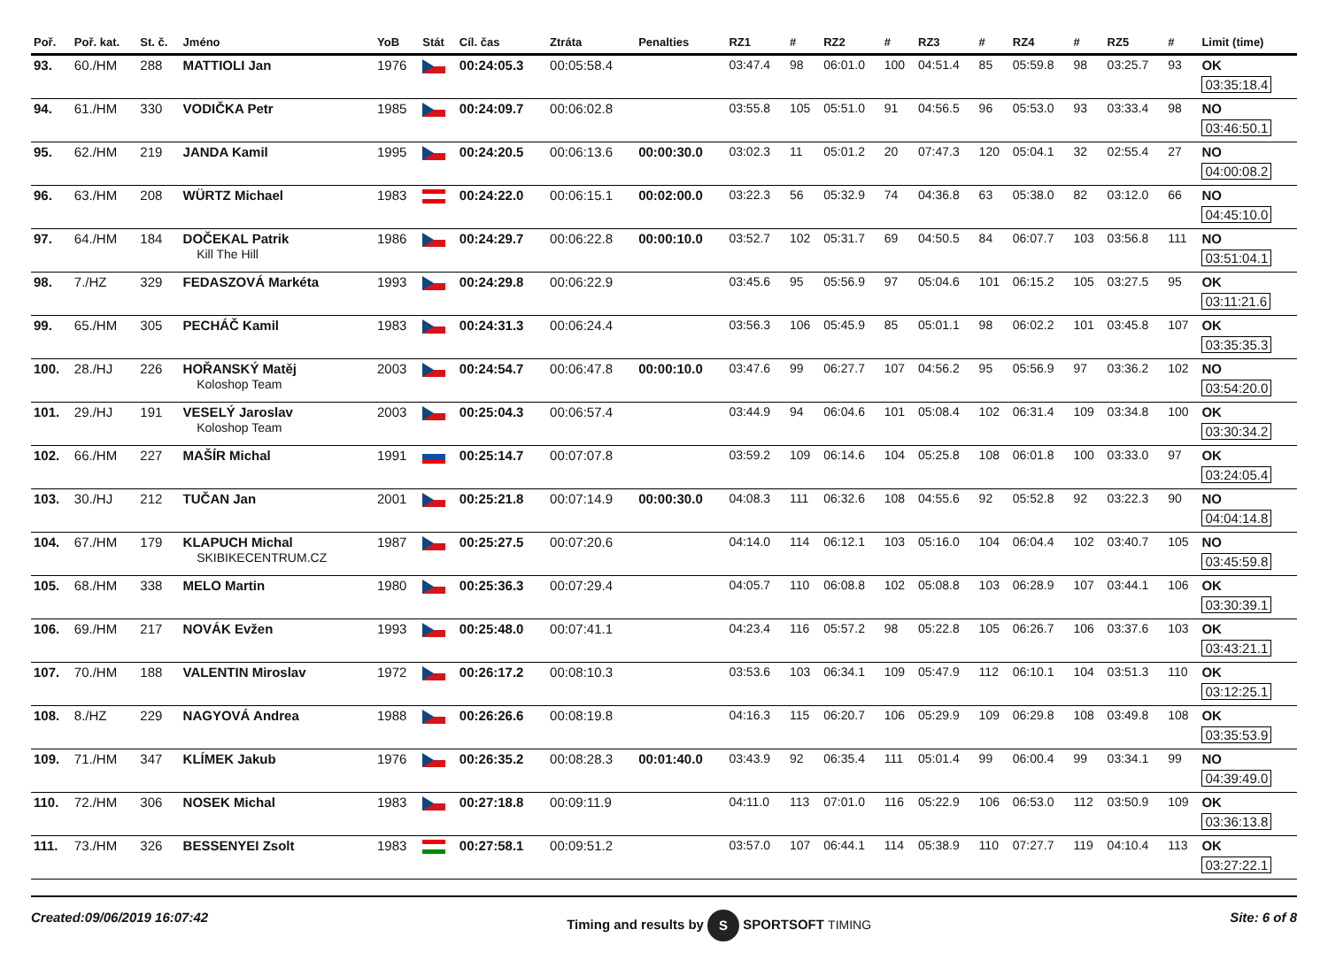| Poř. | Poř. kat. | St. č. | Jméno | YoB | Stát | Cíl. čas | Ztráta | Penalties | RZ1 | # | RZ2 | # | RZ3 | # | RZ4 | # | RZ5 | # | Limit (time) |
| --- | --- | --- | --- | --- | --- | --- | --- | --- | --- | --- | --- | --- | --- | --- | --- | --- | --- | --- | --- |
| 93. | 60./HM | 288 | MATTIOLI Jan | 1976 | | 00:24:05.3 | 00:05:58.4 | | 03:47.4 | 98 | 06:01.0 | 100 | 04:51.4 | 85 | 05:59.8 | 98 | 03:25.7 | 93 | OK 03:35:18.4 |
| 94. | 61./HM | 330 | VODIČKA Petr | 1985 | | 00:24:09.7 | 00:06:02.8 | | 03:55.8 | 105 | 05:51.0 | 91 | 04:56.5 | 96 | 05:53.0 | 93 | 03:33.4 | 98 | NO 03:46:50.1 |
| 95. | 62./HM | 219 | JANDA Kamil | 1995 | | 00:24:20.5 | 00:06:13.6 | 00:00:30.0 | 03:02.3 | 11 | 05:01.2 | 20 | 07:47.3 | 120 | 05:04.1 | 32 | 02:55.4 | 27 | NO 04:00:08.2 |
| 96. | 63./HM | 208 | WÜRTZ Michael | 1983 | | 00:24:22.0 | 00:06:15.1 | 00:02:00.0 | 03:22.3 | 56 | 05:32.9 | 74 | 04:36.8 | 63 | 05:38.0 | 82 | 03:12.0 | 66 | NO 04:45:10.0 |
| 97. | 64./HM | 184 | DOČEKAL Patrik Kill The Hill | 1986 | | 00:24:29.7 | 00:06:22.8 | 00:00:10.0 | 03:52.7 | 102 | 05:31.7 | 69 | 04:50.5 | 84 | 06:07.7 | 103 | 03:56.8 | 111 | NO 03:51:04.1 |
| 98. | 7./HZ | 329 | FEDASZOVÁ Markéta | 1993 | | 00:24:29.8 | 00:06:22.9 | | 03:45.6 | 95 | 05:56.9 | 97 | 05:04.6 | 101 | 06:15.2 | 105 | 03:27.5 | 95 | OK 03:11:21.6 |
| 99. | 65./HM | 305 | PECHÁČ Kamil | 1983 | | 00:24:31.3 | 00:06:24.4 | | 03:56.3 | 106 | 05:45.9 | 85 | 05:01.1 | 98 | 06:02.2 | 101 | 03:45.8 | 107 | OK 03:35:35.3 |
| 100. | 28./HJ | 226 | HOŘANSKÝ Matěj Koloshop Team | 2003 | | 00:24:54.7 | 00:06:47.8 | 00:00:10.0 | 03:47.6 | 99 | 06:27.7 | 107 | 04:56.2 | 95 | 05:56.9 | 97 | 03:36.2 | 102 | NO 03:54:20.0 |
| 101. | 29./HJ | 191 | VESELÝ Jaroslav Koloshop Team | 2003 | | 00:25:04.3 | 00:06:57.4 | | 03:44.9 | 94 | 06:04.6 | 101 | 05:08.4 | 102 | 06:31.4 | 109 | 03:34.8 | 100 | OK 03:30:34.2 |
| 102. | 66./HM | 227 | MAŠÍR Michal | 1991 | | 00:25:14.7 | 00:07:07.8 | | 03:59.2 | 109 | 06:14.6 | 104 | 05:25.8 | 108 | 06:01.8 | 100 | 03:33.0 | 97 | OK 03:24:05.4 |
| 103. | 30./HJ | 212 | TUČAN Jan | 2001 | | 00:25:21.8 | 00:07:14.9 | 00:00:30.0 | 04:08.3 | 111 | 06:32.6 | 108 | 04:55.6 | 92 | 05:52.8 | 92 | 03:22.3 | 90 | NO 04:04:14.8 |
| 104. | 67./HM | 179 | KLAPUCH Michal SKIBIKECENTRUM.CZ | 1987 | | 00:25:27.5 | 00:07:20.6 | | 04:14.0 | 114 | 06:12.1 | 103 | 05:16.0 | 104 | 06:04.4 | 102 | 03:40.7 | 105 | NO 03:45:59.8 |
| 105. | 68./HM | 338 | MELO Martin | 1980 | | 00:25:36.3 | 00:07:29.4 | | 04:05.7 | 110 | 06:08.8 | 102 | 05:08.8 | 103 | 06:28.9 | 107 | 03:44.1 | 106 | OK 03:30:39.1 |
| 106. | 69./HM | 217 | NOVÁK Evžen | 1993 | | 00:25:48.0 | 00:07:41.1 | | 04:23.4 | 116 | 05:57.2 | 98 | 05:22.8 | 105 | 06:26.7 | 106 | 03:37.6 | 103 | OK 03:43:21.1 |
| 107. | 70./HM | 188 | VALENTIN Miroslav | 1972 | | 00:26:17.2 | 00:08:10.3 | | 03:53.6 | 103 | 06:34.1 | 109 | 05:47.9 | 112 | 06:10.1 | 104 | 03:51.3 | 110 | OK 03:12:25.1 |
| 108. | 8./HZ | 229 | NAGYOVÁ Andrea | 1988 | | 00:26:26.6 | 00:08:19.8 | | 04:16.3 | 115 | 06:20.7 | 106 | 05:29.9 | 109 | 06:29.8 | 108 | 03:49.8 | 108 | OK 03:35:53.9 |
| 109. | 71./HM | 347 | KLÍMEK Jakub | 1976 | | 00:26:35.2 | 00:08:28.3 | 00:01:40.0 | 03:43.9 | 92 | 06:35.4 | 111 | 05:01.4 | 99 | 06:00.4 | 99 | 03:34.1 | 99 | NO 04:39:49.0 |
| 110. | 72./HM | 306 | NOSEK Michal | 1983 | | 00:27:18.8 | 00:09:11.9 | | 04:11.0 | 113 | 07:01.0 | 116 | 05:22.9 | 106 | 06:53.0 | 112 | 03:50.9 | 109 | OK 03:36:13.8 |
| 111. | 73./HM | 326 | BESSENYEI Zsolt | 1983 | | 00:27:58.1 | 00:09:51.2 | | 03:57.0 | 107 | 06:44.1 | 114 | 05:38.9 | 110 | 07:27.7 | 119 | 04:10.4 | 113 | OK 03:27:22.1 |
Created:09/06/2019 16:07:42 Timing and results by S SPORTSOFT TIMING Site: 6 of 8